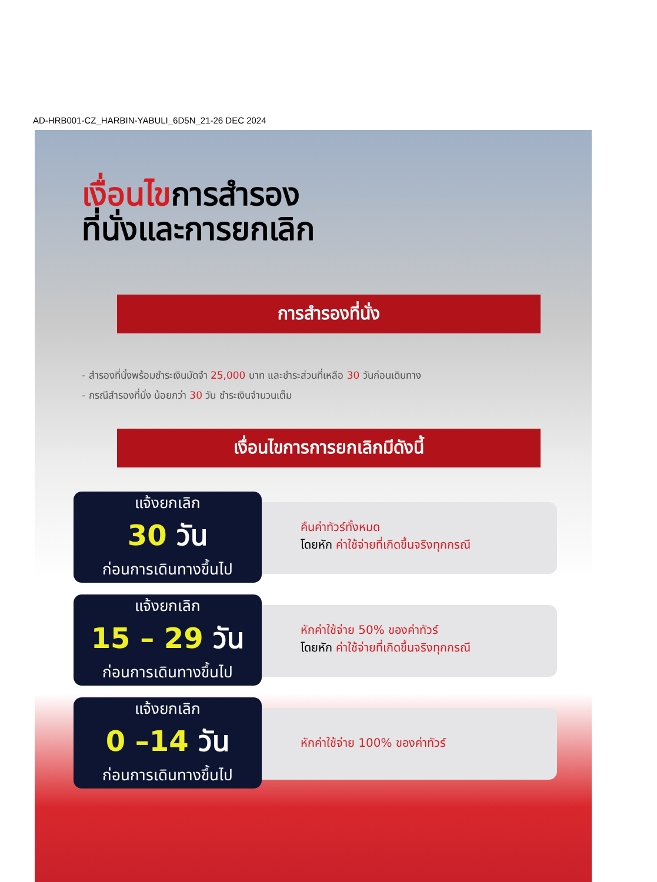AD-HRB001-CZ_HARBIN-YABULI_6D5N_21-26 DEC 2024
เงื่อนไขการสำรอง
ที่นั่งและการยกเลิก
การสำรองที่นั่ง
- สำรองที่นั่งพร้อมชำระเงินมัดจำ 25,000 บาท และชำระส่วนที่เหลือ 30 วันก่อนเดินทาง
- กรณีสำรองที่นั่ง น้อยกว่า 30 วัน ชำระเงินจำนวนเต็ม
เงื่อนไขการการยกเลิกมีดังนี้
แจ้งยกเลิก
30 วัน
ก่อนการเดินทางขึ้นไป
คืนค่าทัวร์ทั้งหมด
โดยหัก ค่าใช้จ่ายที่เกิดขึ้นจริงทุกกรณี
แจ้งยกเลิก
15 – 29 วัน
ก่อนการเดินทางขึ้นไป
หักค่าใช้จ่าย 50% ของค่าทัวร์
โดยหัก ค่าใช้จ่ายที่เกิดขึ้นจริงทุกกรณี
แจ้งยกเลิก
0 –14 วัน
ก่อนการเดินทางขึ้นไป
หักค่าใช้จ่าย 100% ของค่าทัวร์